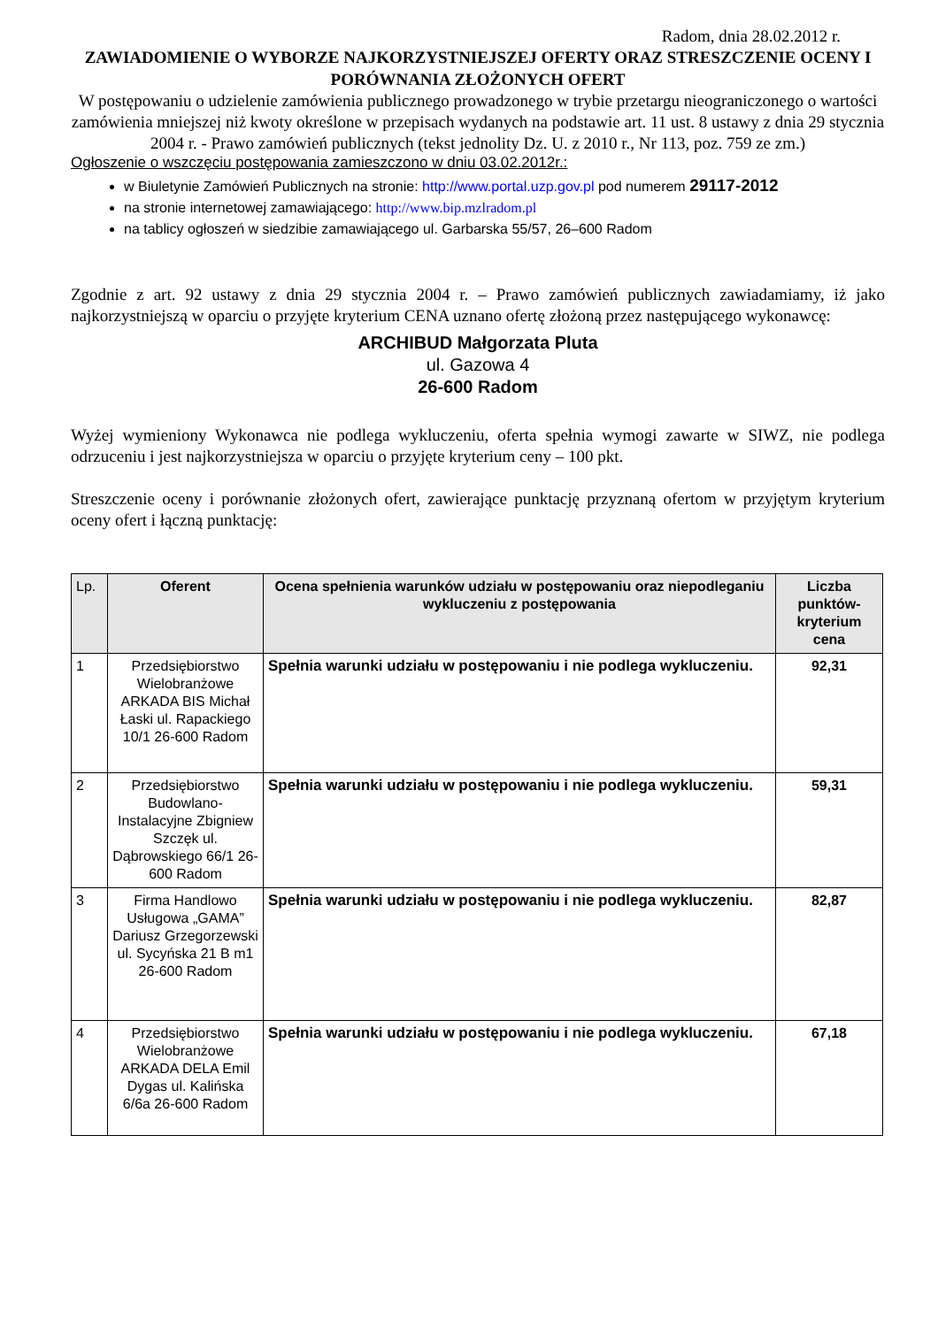Radom, dnia 28.02.2012 r.
ZAWIADOMIENIE O WYBORZE NAJKORZYSTNIEJSZEJ OFERTY ORAZ STRESZCZENIE OCENY I PORÓWNANIA ZŁOŻONYCH OFERT
W postępowaniu o udzielenie zamówienia publicznego prowadzonego w trybie przetargu nieograniczonego o wartości zamówienia mniejszej niż kwoty określone w przepisach wydanych na podstawie art. 11 ust. 8 ustawy z dnia 29 stycznia 2004 r. - Prawo zamówień publicznych (tekst jednolity Dz. U. z 2010 r., Nr 113, poz. 759 ze zm.)
Ogłoszenie o wszczęciu postępowania zamieszczono w dniu 03.02.2012r.:
w Biuletynie Zamówień Publicznych na stronie: http://www.portal.uzp.gov.pl pod numerem 29117-2012
na stronie internetowej zamawiającego: http://www.bip.mzlradom.pl
na tablicy ogłoszeń w siedzibie zamawiającego ul. Garbarska 55/57, 26–600 Radom
Zgodnie z art. 92 ustawy z dnia 29 stycznia 2004 r. – Prawo zamówień publicznych zawiadamiamy, iż jako najkorzystniejszą w oparciu o przyjęte kryterium CENA uznano ofertę złożoną przez następującego wykonawcę:
ARCHIBUD Małgorzata Pluta
ul. Gazowa 4
26-600 Radom
Wyżej wymieniony Wykonawca nie podlega wykluczeniu, oferta spełnia wymogi zawarte w SIWZ, nie podlega odrzuceniu i jest najkorzystniejsza w oparciu o przyjęte kryterium ceny – 100 pkt.
Streszczenie oceny i porównanie złożonych ofert, zawierające punktację przyznaną ofertom w przyjętym kryterium oceny ofert i łączną punktację:
| Lp. | Oferent | Ocena spełnienia warunków udziału w postępowaniu oraz niepodleganiu wykluczeniu z postępowania | Liczba punktów-kryterium cena |
| --- | --- | --- | --- |
| 1 | Przedsiębiorstwo Wielobranżowe ARKADA BIS Michał Łaski ul. Rapackiego 10/1 26-600 Radom | Spełnia warunki udziału w postępowaniu i nie podlega wykluczeniu. | 92,31 |
| 2 | Przedsiębiorstwo Budowlano-Instalacyjne Zbigniew Szczęk ul. Dąbrowskiego 66/1 26-600 Radom | Spełnia warunki udziału w postępowaniu i nie podlega wykluczeniu. | 59,31 |
| 3 | Firma Handlowo Usługowa „GAMA” Dariusz Grzegorzewski ul. Sycyńska 21 B m1 26-600 Radom | Spełnia warunki udziału w postępowaniu i nie podlega wykluczeniu. | 82,87 |
| 4 | Przedsiębiorstwo Wielobranżowe ARKADA DELA Emil Dygas ul. Kalińska 6/6a 26-600 Radom | Spełnia warunki udziału w postępowaniu i nie podlega wykluczeniu. | 67,18 |